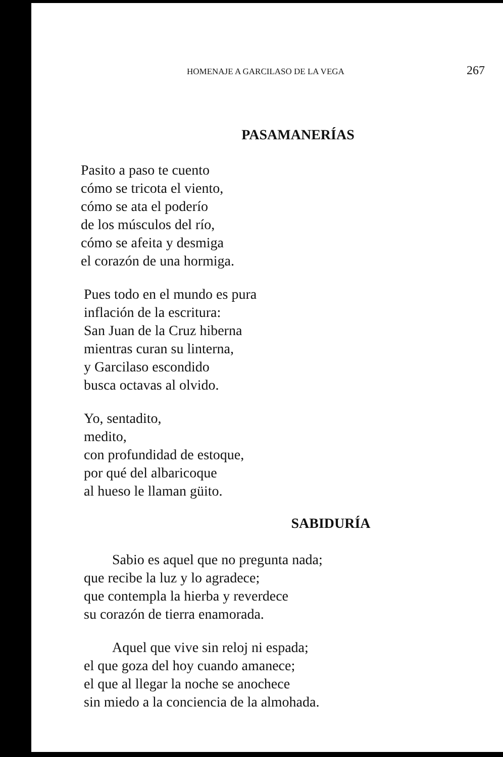HOMENAJE A GARCILASO DE LA VEGA 267
PASAMANERÍAS
Pasito a paso te cuento
cómo se tricota el viento,
cómo se ata el poderío
de los músculos del río,
cómo se afeita y desmiga
el corazón de una hormiga.
Pues todo en el mundo es pura
inflación de la escritura:
San Juan de la Cruz hiberna
mientras curan su linterna,
y Garcilaso escondido
busca octavas al olvido.
Yo, sentadito,
medito,
con profundidad de estoque,
por qué del albaricoque
al hueso le llaman güito.
SABIDURÍA
Sabio es aquel que no pregunta nada;
que recibe la luz y lo agradece;
que contempla la hierba y reverdece
su corazón de tierra enamorada.
Aquel que vive sin reloj ni espada;
el que goza del hoy cuando amanece;
el que al llegar la noche se anochece
sin miedo a la conciencia de la almohada.